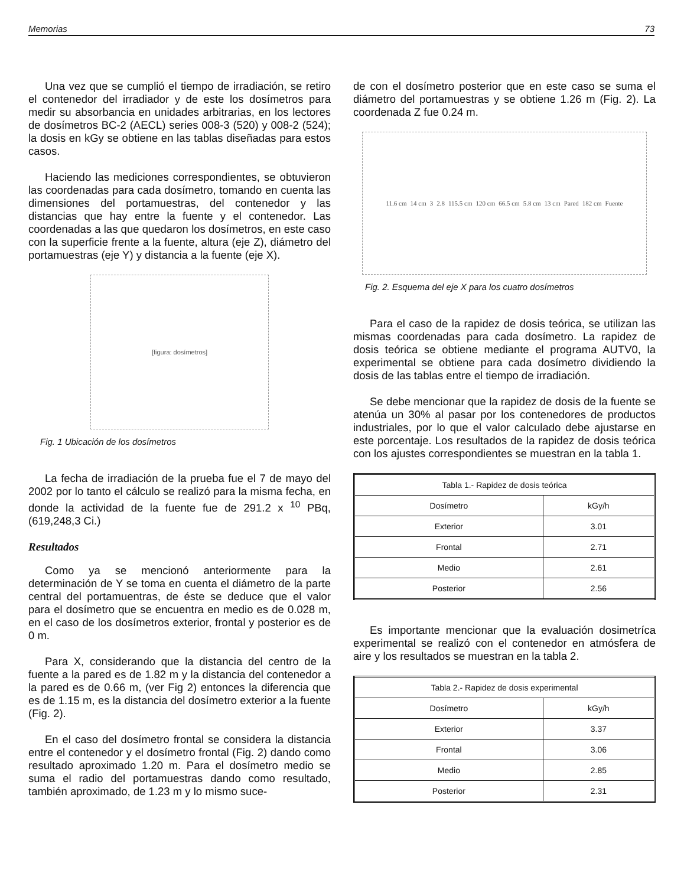Memorias 73
Una vez que se cumplió el tiempo de irradiación, se retiro el contenedor del irradiador y de este los dosímetros para medir su absorbancia en unidades arbitrarias, en los lectores de dosímetros BC-2 (AECL) series 008-3 (520) y 008-2 (524); la dosis en kGy se obtiene en las tablas diseñadas para estos casos.
Haciendo las mediciones correspondientes, se obtuvieron las coordenadas para cada dosímetro, tomando en cuenta las dimensiones del portamuestras, del contenedor y las distancias que hay entre la fuente y el contenedor. Las coordenadas a las que quedaron los dosímetros, en este caso con la superficie frente a la fuente, altura (eje Z), diámetro del portamuestras (eje Y) y distancia a la fuente (eje X).
[figura: dosímetros]
Fig. 1 Ubicación de los dosímetros
La fecha de irradiación de la prueba fue el 7 de mayo del 2002 por lo tanto el cálculo se realizó para la misma fecha, en donde la actividad de la fuente fue de 291.2 x <sup>10</sup> PBq, (619,248,3 Ci.)
Resultados
Como ya se mencionó anteriormente para la determinación de Y se toma en cuenta el diámetro de la parte central del portamuentras, de éste se deduce que el valor para el dosímetro que se encuentra en medio es de 0.028 m, en el caso de los dosímetros exterior, frontal y posterior es de 0 m.
Para X, considerando que la distancia del centro de la fuente a la pared es de 1.82 m y la distancia del contenedor a la pared es de 0.66 m, (ver Fig 2) entonces la diferencia que es de 1.15 m, es la distancia del dosímetro exterior a la fuente (Fig. 2).
En el caso del dosímetro frontal se considera la distancia entre el contenedor y el dosímetro frontal (Fig. 2) dando como resultado aproximado 1.20 m. Para el dosímetro medio se suma el radio del portamuestras dando como resultado, también aproximado, de 1.23 m y lo mismo suce-
de con el dosímetro posterior que en este caso se suma el diámetro del portamuestras y se obtiene 1.26 m (Fig. 2). La coordenada Z fue 0.24 m.
11.6 cm 14 cm 3 2.8 115.5 cm 120 cm 66.5 cm 5.8 cm 13 cm Pared 182 cm Fuente
Fig. 2. Esquema del eje X para los cuatro dosímetros
Para el caso de la rapidez de dosis teórica, se utilizan las mismas coordenadas para cada dosímetro. La rapidez de dosis teórica se obtiene mediante el programa AUTV0, la experimental se obtiene para cada dosímetro dividiendo la dosis de las tablas entre el tiempo de irradiación.
Se debe mencionar que la rapidez de dosis de la fuente se atenúa un 30% al pasar por los contenedores de productos industriales, por lo que el valor calculado debe ajustarse en este porcentaje. Los resultados de la rapidez de dosis teórica con los ajustes correspondientes se muestran en la tabla 1.
| Tabla 1.- Rapidez de dosis teórica | |
| --- | --- |
| Dosímetro | kGy/h |
| Exterior | 3.01 |
| Frontal | 2.71 |
| Medio | 2.61 |
| Posterior | 2.56 |
Es importante mencionar que la evaluación dosimetríca experimental se realizó con el contenedor en atmósfera de aire y los resultados se muestran en la tabla 2.
| Tabla 2.- Rapidez de dosis experimental | |
| --- | --- |
| Dosímetro | kGy/h |
| Exterior | 3.37 |
| Frontal | 3.06 |
| Medio | 2.85 |
| Posterior | 2.31 |